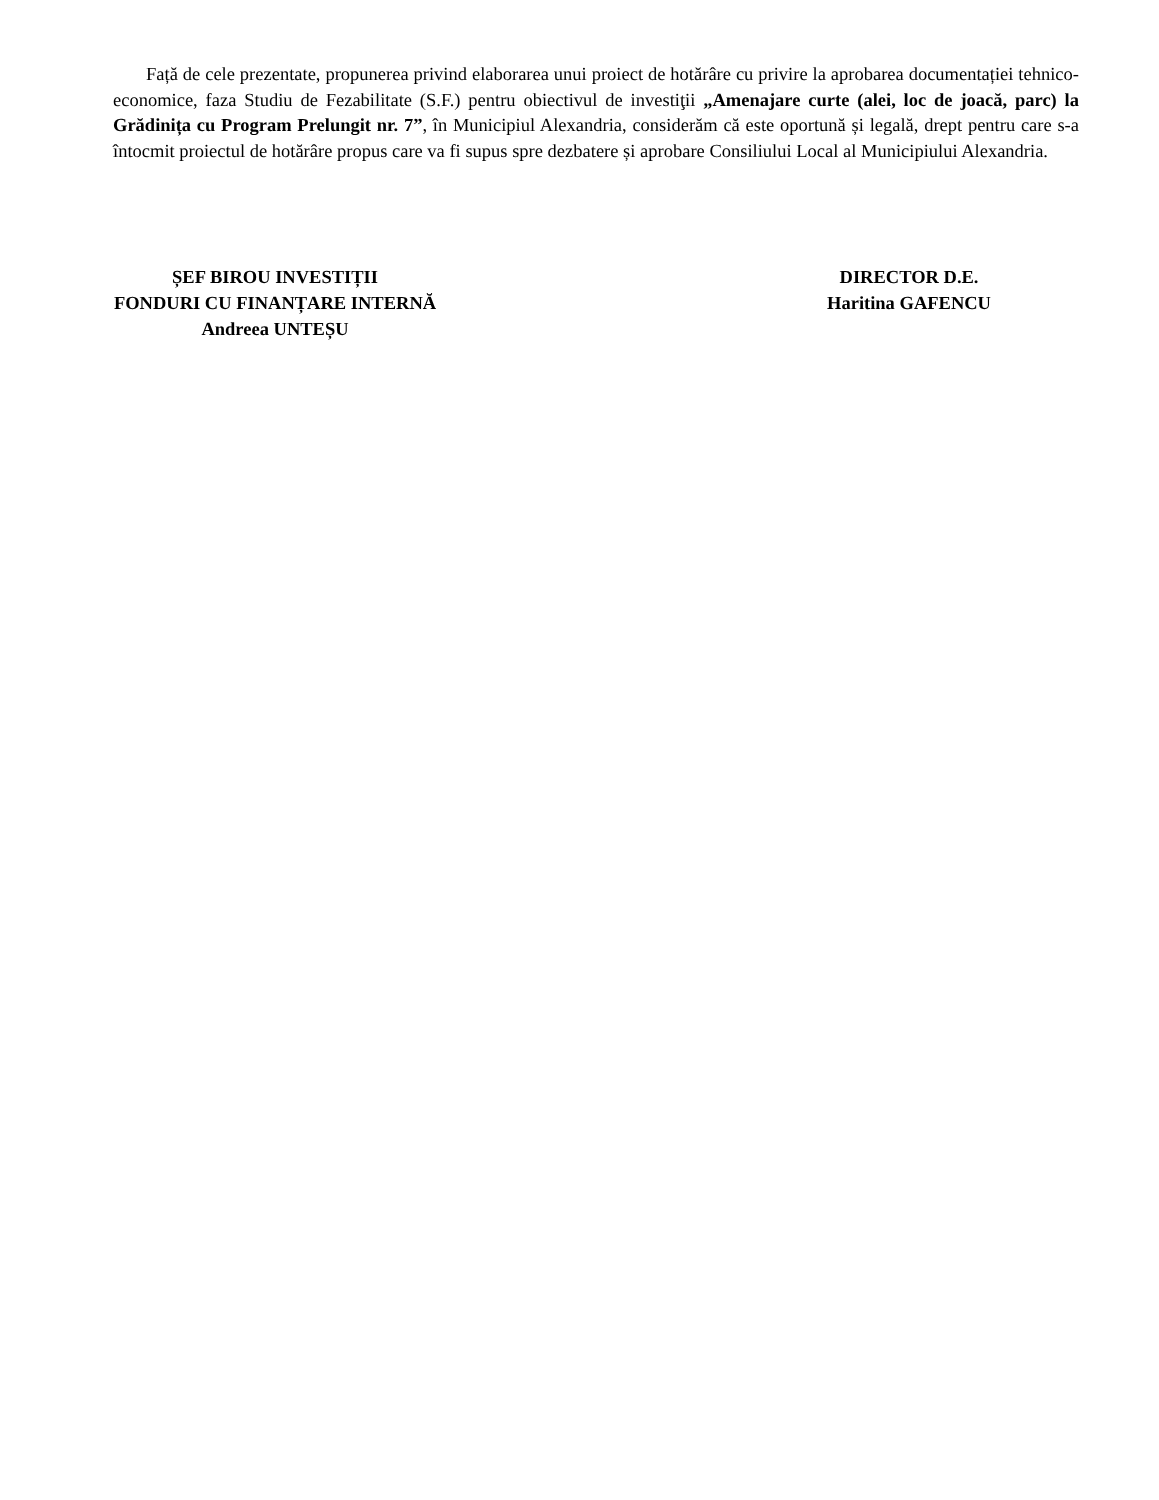Față de cele prezentate, propunerea privind elaborarea unui proiect de hotărâre cu privire la aprobarea documentației tehnico-economice, faza Studiu de Fezabilitate (S.F.) pentru obiectivul de investiţii „Amenajare curte (alei, loc de joacă, parc) la Grădinița cu Program Prelungit nr. 7”, în Municipiul Alexandria, considerăm că este oportună și legală, drept pentru care s-a întocmit proiectul de hotărâre propus care va fi supus spre dezbatere și aprobare Consiliului Local al Municipiului Alexandria.
ȘEF BIROU INVESTIȚII
FONDURI CU FINANȚARE INTERNĂ
Andreea UNTEȘU
DIRECTOR D.E.
Haritina GAFENCU